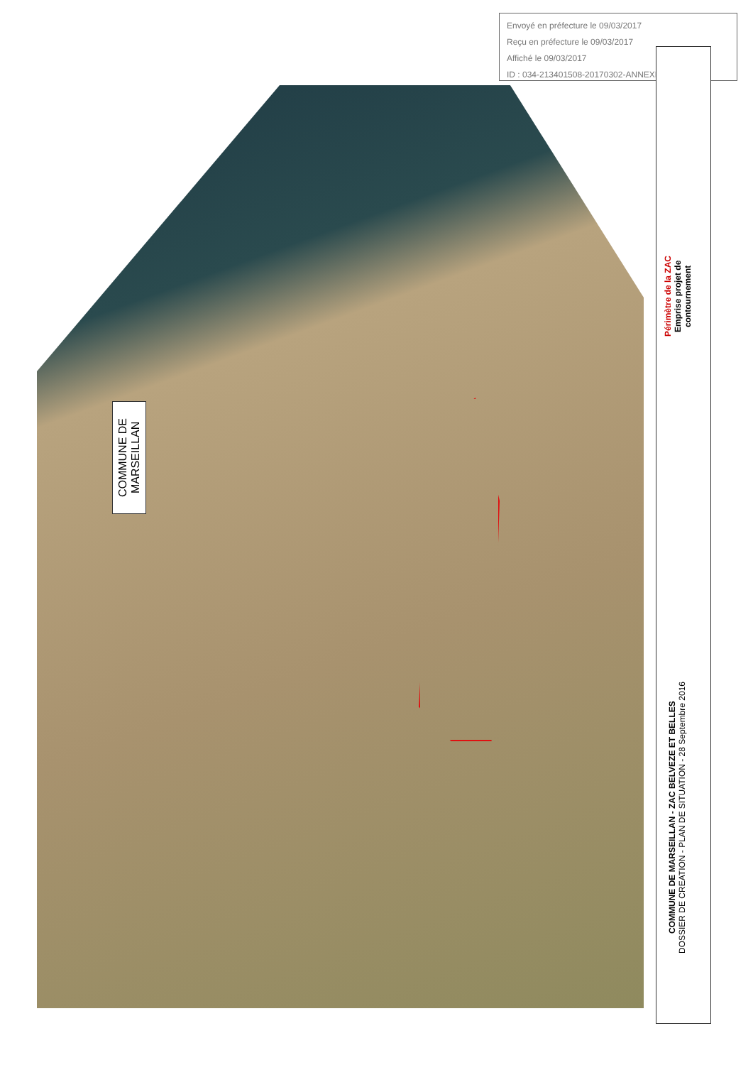Envoyé en préfecture le 09/03/2017
Reçu en préfecture le 09/03/2017
Affiché le 09/03/2017
ID : 034-213401508-20170302-ANNEXE201703-DE
COMMUNE DE
MARSEILLAN
Périmètre de la ZAC
Emprise projet de
contournement
COMMUNE DE MARSEILLAN - ZAC BELVEZE ET BELLES
DOSSIER DE CREATION - PLAN DE SITUATION - 28 Septembre 2016